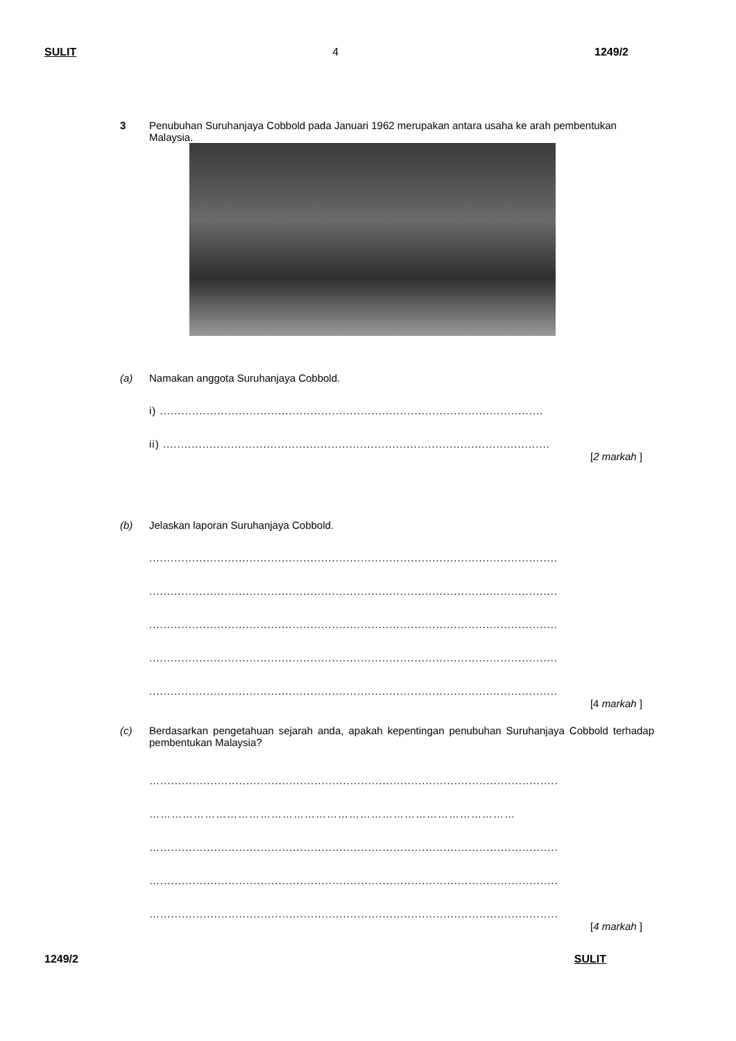SULIT 4 1249/2
3 Penubuhan Suruhanjaya Cobbold pada Januari 1962 merupakan antara usaha ke arah pembentukan Malaysia.
(a) Namakan anggota Suruhanjaya Cobbold.
i) ...........................................................................................................
ii) ............................................................................................................
[2 markah ]
(b) Jelaskan laporan Suruhanjaya Cobbold.
..................................................................................................................
..................................................................................................................
..................................................................................................................
..................................................................................................................
..................................................................................................................
[4 markah ]
(c) Berdasarkan pengetahuan sejarah anda, apakah kepentingan penubuhan Suruhanjaya Cobbold terhadap pembentukan Malaysia?
…...............................................................................................................
………………………………………………………………………………………
…...............................................................................................................
…...............................................................................................................
…...............................................................................................................
[4 markah ]
1249/2 SULIT